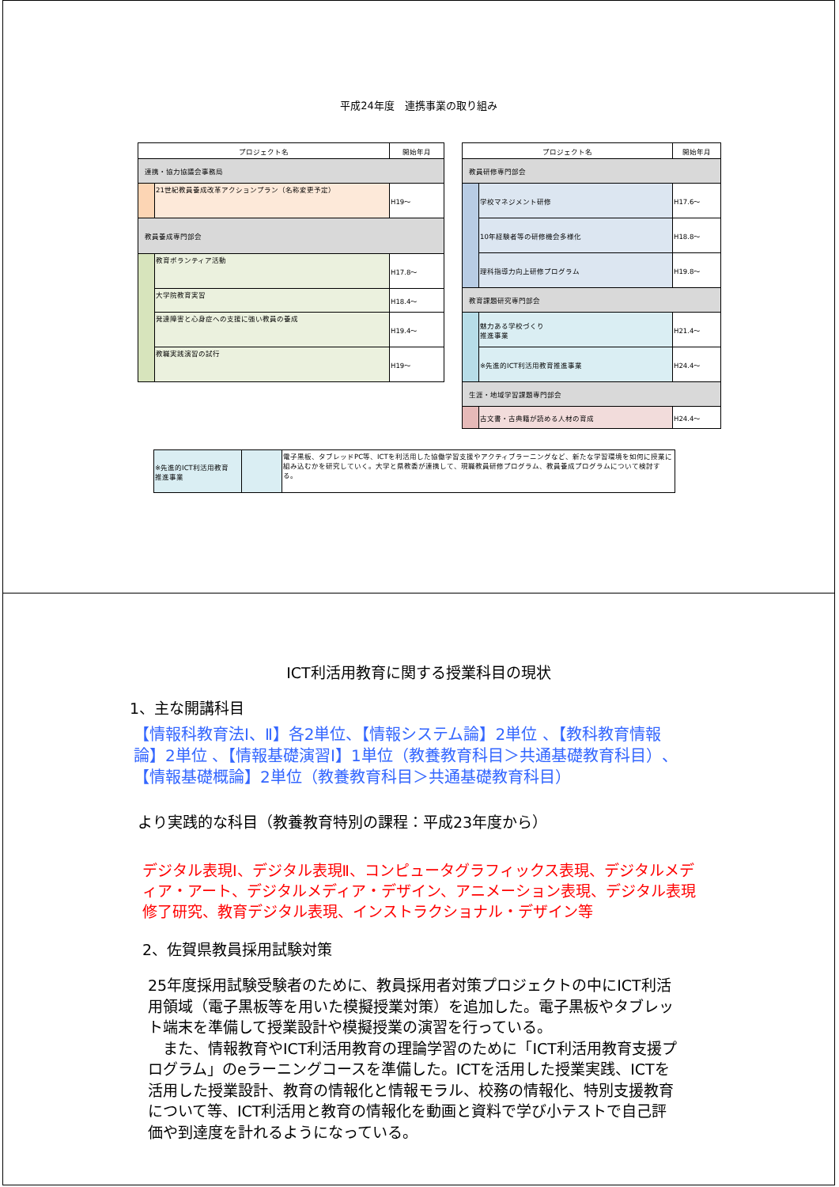平成24年度　連携事業の取り組み
| プロジェクト名 | | 開始年月 |
| --- | --- | --- |
| 連携・協力協議会事務局 | | |
| | 21世紀教員養成改革アクションプラン（名称変更予定） | H19～ |
| 教員養成専門部会 | | |
| | 教育ボランティア活動 | H17.8～ |
| | 大学院教育実習 | H18.4～ |
| | 発達障害と心身症への支援に強い教員の養成 | H19.4～ |
| | 教職実践演習の試行 | H19～ |
| プロジェクト名 | | 開始年月 |
| --- | --- | --- |
| 教員研修専門部会 | | |
| | 学校マネジメント研修 | H17.6～ |
| | 10年経験者等の研修機会多様化 | H18.8～ |
| | 理科指導力向上研修プログラム | H19.8～ |
| 教育課題研究専門部会 | | |
| | 魅力ある学校づくり 推進事業 | H21.4～ |
| | ※先進的ICT利活用教育推進事業 | H24.4～ |
| 生涯・地域学習課題専門部会 | | |
| | 古文書・古典籍が読める人材の育成 | H24.4～ |
| ※先進的ICT利活用教育 推進事業 | | 電子黒板、タブレッドPC等、ICTを利活用した協働学習支援やアクティブラーニングなど、新たな学習環境を如何に授業に組み込むかを研究していく。大学と県教委が連携して、現職教員研修プログラム、教員養成プログラムについて検討する。 |
ICT利活用教育に関する授業科目の現状
1、主な開講科目
【情報科教育法Ⅰ、Ⅱ】各2単位、【情報システム論】2単位 、【教科教育情報論】2単位 、【情報基礎演習Ⅰ】1単位（教養教育科目＞共通基礎教育科目）、【情報基礎概論】2単位（教養教育科目＞共通基礎教育科目）
より実践的な科目（教養教育特別の課程：平成23年度から）
デジタル表現Ⅰ、デジタル表現Ⅱ、コンピュータグラフィックス表現、デジタルメディア・アート、デジタルメディア・デザイン、アニメーション表現、デジタル表現修了研究、教育デジタル表現、インストラクショナル・デザイン等
2、佐賀県教員採用試験対策
25年度採用試験受験者のために、教員採用者対策プロジェクトの中にICT利活用領域（電子黒板等を用いた模擬授業対策）を追加した。電子黒板やタブレット端末を準備して授業設計や模擬授業の演習を行っている。
　また、情報教育やICT利活用教育の理論学習のために「ICT利活用教育支援プログラム」のeラーニングコースを準備した。ICTを活用した授業実践、ICTを活用した授業設計、教育の情報化と情報モラル、校務の情報化、特別支援教育について等、ICT利活用と教育の情報化を動画と資料で学び小テストで自己評価や到達度を計れるようになっている。